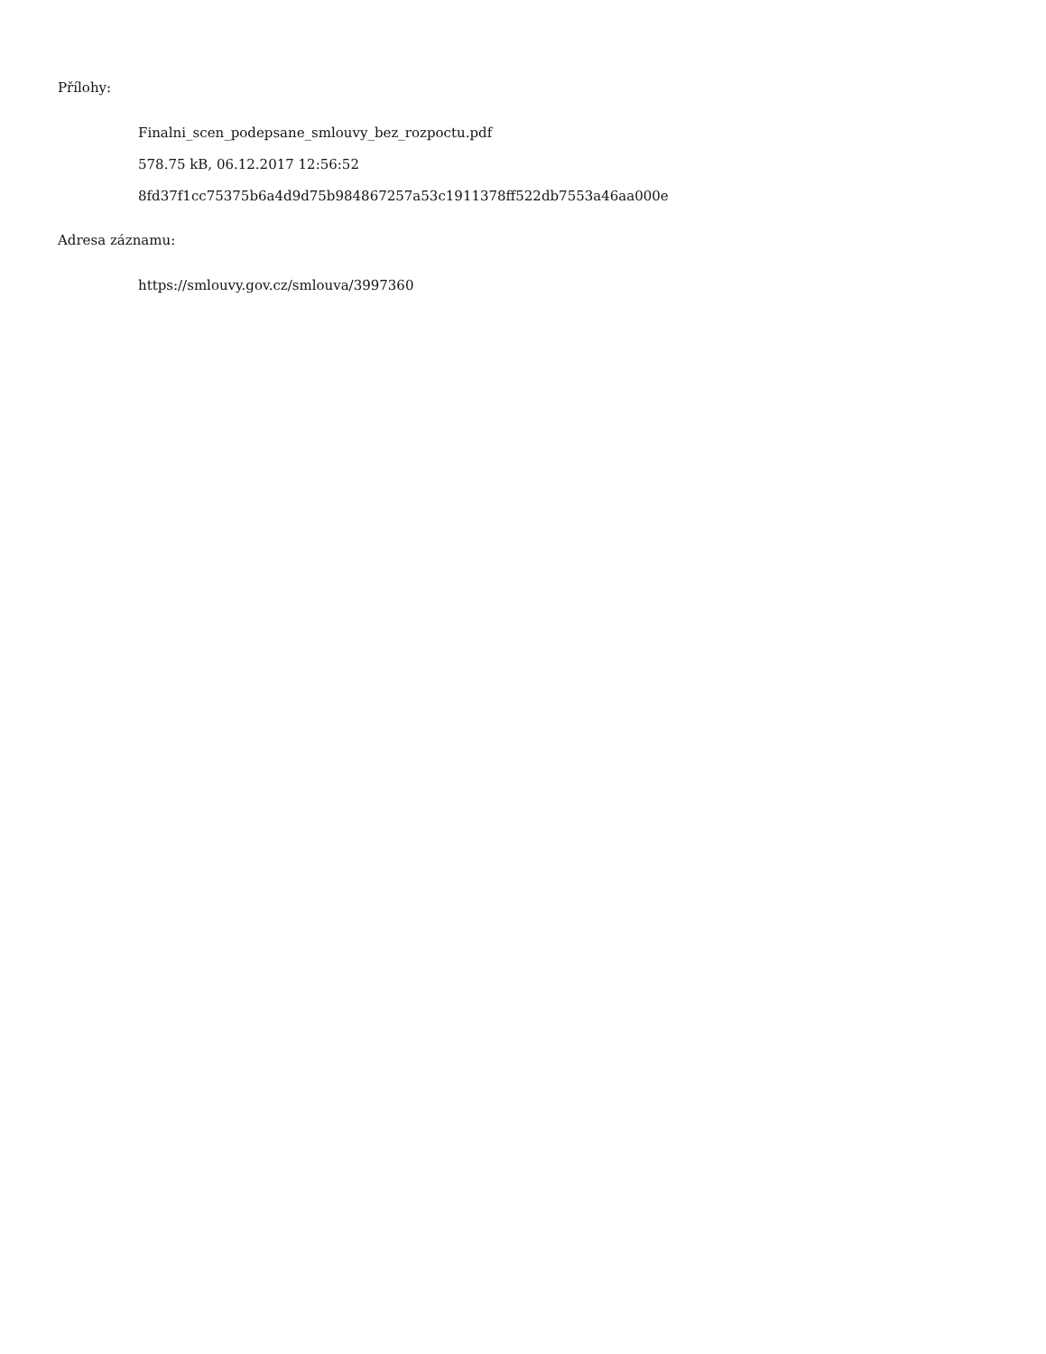Přílohy:
Finalni_scen_podepsane_smlouvy_bez_rozpoctu.pdf
578.75 kB, 06.12.2017 12:56:52
8fd37f1cc75375b6a4d9d75b984867257a53c1911378ff522db7553a46aa000e
Adresa záznamu:
https://smlouvy.gov.cz/smlouva/3997360